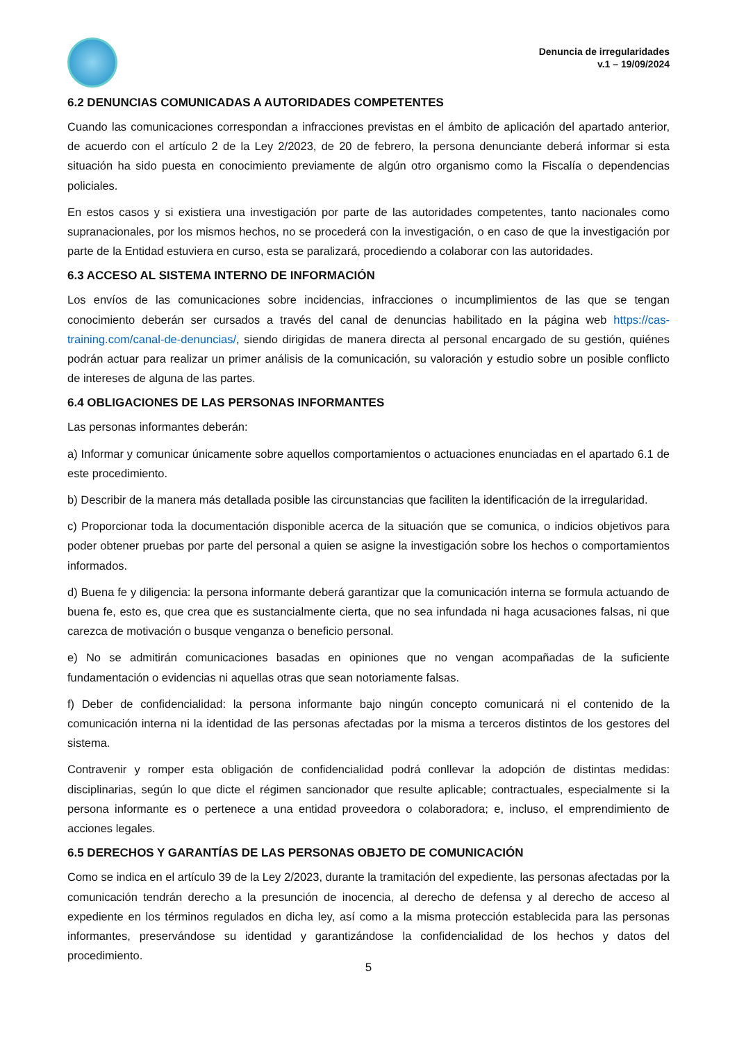Denuncia de irregularidades
v.1 – 19/09/2024
6.2 DENUNCIAS COMUNICADAS A AUTORIDADES COMPETENTES
Cuando las comunicaciones correspondan a infracciones previstas en el ámbito de aplicación del apartado anterior, de acuerdo con el artículo 2 de la Ley 2/2023, de 20 de febrero, la persona denunciante deberá informar si esta situación ha sido puesta en conocimiento previamente de algún otro organismo como la Fiscalía o dependencias policiales.
En estos casos y si existiera una investigación por parte de las autoridades competentes, tanto nacionales como supranacionales, por los mismos hechos, no se procederá con la investigación, o en caso de que la investigación por parte de la Entidad estuviera en curso, esta se paralizará, procediendo a colaborar con las autoridades.
6.3 ACCESO AL SISTEMA INTERNO DE INFORMACIÓN
Los envíos de las comunicaciones sobre incidencias, infracciones o incumplimientos de las que se tengan conocimiento deberán ser cursados a través del canal de denuncias habilitado en la página web https://cas-training.com/canal-de-denuncias/, siendo dirigidas de manera directa al personal encargado de su gestión, quiénes podrán actuar para realizar un primer análisis de la comunicación, su valoración y estudio sobre un posible conflicto de intereses de alguna de las partes.
6.4 OBLIGACIONES DE LAS PERSONAS INFORMANTES
Las personas informantes deberán:
a) Informar y comunicar únicamente sobre aquellos comportamientos o actuaciones enunciadas en el apartado 6.1 de este procedimiento.
b) Describir de la manera más detallada posible las circunstancias que faciliten la identificación de la irregularidad.
c) Proporcionar toda la documentación disponible acerca de la situación que se comunica, o indicios objetivos para poder obtener pruebas por parte del personal a quien se asigne la investigación sobre los hechos o comportamientos informados.
d) Buena fe y diligencia: la persona informante deberá garantizar que la comunicación interna se formula actuando de buena fe, esto es, que crea que es sustancialmente cierta, que no sea infundada ni haga acusaciones falsas, ni que carezca de motivación o busque venganza o beneficio personal.
e) No se admitirán comunicaciones basadas en opiniones que no vengan acompañadas de la suficiente fundamentación o evidencias ni aquellas otras que sean notoriamente falsas.
f) Deber de confidencialidad: la persona informante bajo ningún concepto comunicará ni el contenido de la comunicación interna ni la identidad de las personas afectadas por la misma a terceros distintos de los gestores del sistema.
Contravenir y romper esta obligación de confidencialidad podrá conllevar la adopción de distintas medidas: disciplinarias, según lo que dicte el régimen sancionador que resulte aplicable; contractuales, especialmente si la persona informante es o pertenece a una entidad proveedora o colaboradora; e, incluso, el emprendimiento de acciones legales.
6.5 DERECHOS Y GARANTÍAS DE LAS PERSONAS OBJETO DE COMUNICACIÓN
Como se indica en el artículo 39 de la Ley 2/2023, durante la tramitación del expediente, las personas afectadas por la comunicación tendrán derecho a la presunción de inocencia, al derecho de defensa y al derecho de acceso al expediente en los términos regulados en dicha ley, así como a la misma protección establecida para las personas informantes, preservándose su identidad y garantizándose la confidencialidad de los hechos y datos del procedimiento.
5